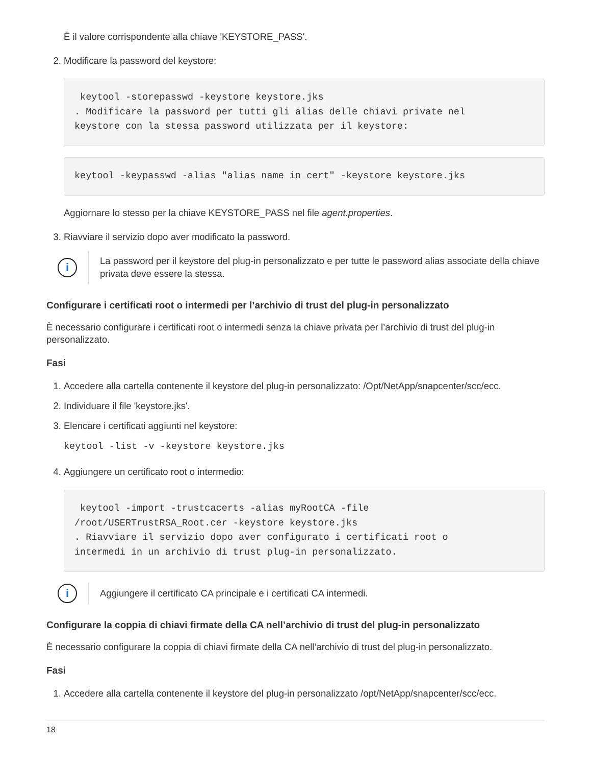È il valore corrispondente alla chiave 'KEYSTORE_PASS'.
2. Modificare la password del keystore:
 keytool -storepasswd -keystore keystore.jks
. Modificare la password per tutti gli alias delle chiavi private nel
keystore con la stessa password utilizzata per il keystore:
keytool -keypasswd -alias "alias_name_in_cert" -keystore keystore.jks
Aggiornare lo stesso per la chiave KEYSTORE_PASS nel file agent.properties.
3. Riavviare il servizio dopo aver modificato la password.
i
La password per il keystore del plug-in personalizzato e per tutte le password alias associate della chiave privata deve essere la stessa.
Configurare i certificati root o intermedi per l’archivio di trust del plug-in personalizzato
È necessario configurare i certificati root o intermedi senza la chiave privata per l’archivio di trust del plug-in personalizzato.
Fasi
1. Accedere alla cartella contenente il keystore del plug-in personalizzato: /Opt/NetApp/snapcenter/scc/ecc.
2. Individuare il file 'keystore.jks'.
3. Elencare i certificati aggiunti nel keystore:
keytool -list -v -keystore keystore.jks
4. Aggiungere un certificato root o intermedio:
 keytool -import -trustcacerts -alias myRootCA -file
/root/USERTrustRSA_Root.cer -keystore keystore.jks
. Riavviare il servizio dopo aver configurato i certificati root o
intermedi in un archivio di trust plug-in personalizzato.
i
Aggiungere il certificato CA principale e i certificati CA intermedi.
Configurare la coppia di chiavi firmate della CA nell’archivio di trust del plug-in personalizzato
È necessario configurare la coppia di chiavi firmate della CA nell’archivio di trust del plug-in personalizzato.
Fasi
1. Accedere alla cartella contenente il keystore del plug-in personalizzato /opt/NetApp/snapcenter/scc/ecc.
18